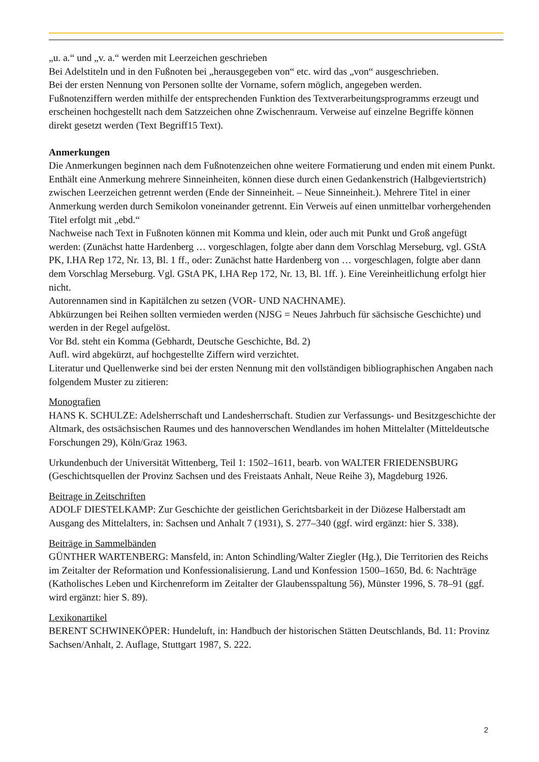„u. a.“ und „v. a.“ werden mit Leerzeichen geschrieben
Bei Adelstiteln und in den Fußnoten bei „herausgegeben von“ etc. wird das „von“ ausgeschrieben.
Bei der ersten Nennung von Personen sollte der Vorname, sofern möglich, angegeben werden.
Fußnotenziffern werden mithilfe der entsprechenden Funktion des Textverarbeitungsprogramms erzeugt und erscheinen hochgestellt nach dem Satzzeichen ohne Zwischenraum. Verweise auf einzelne Begriffe können direkt gesetzt werden (Text Begriff15 Text).
Anmerkungen
Die Anmerkungen beginnen nach dem Fußnotenzeichen ohne weitere Formatierung und enden mit einem Punkt. Enthält eine Anmerkung mehrere Sinneinheiten, können diese durch einen Gedankenstrich (Halbgeviertstrich) zwischen Leerzeichen getrennt werden (Ende der Sinneinheit. – Neue Sinneinheit.). Mehrere Titel in einer Anmerkung werden durch Semikolon voneinander getrennt. Ein Verweis auf einen unmittelbar vorhergehenden Titel erfolgt mit „ebd.“
Nachweise nach Text in Fußnoten können mit Komma und klein, oder auch mit Punkt und Groß angefügt werden: (Zunächst hatte Hardenberg … vorgeschlagen, folgte aber dann dem Vorschlag Merseburg, vgl. GStA PK, I.HA Rep 172, Nr. 13, Bl. 1 ff., oder: Zunächst hatte Hardenberg von … vorgeschlagen, folgte aber dann dem Vorschlag Merseburg. Vgl. GStA PK, I.HA Rep 172, Nr. 13, Bl. 1ff. ). Eine Vereinheitlichung erfolgt hier nicht.
Autorennamen sind in Kapitälchen zu setzen (VOR- UND NACHNAME).
Abkürzungen bei Reihen sollten vermieden werden (NJSG = Neues Jahrbuch für sächsische Geschichte) und werden in der Regel aufgelöst.
Vor Bd. steht ein Komma (Gebhardt, Deutsche Geschichte, Bd. 2)
Aufl. wird abgekürzt, auf hochgestellte Ziffern wird verzichtet.
Literatur und Quellenwerke sind bei der ersten Nennung mit den vollständigen bibliographischen Angaben nach folgendem Muster zu zitieren:
Monografien
HANS K. SCHULZE: Adelsherrschaft und Landesherrschaft. Studien zur Verfassungs- und Besitzgeschichte der Altmark, des ostsächsischen Raumes und des hannoverschen Wendlandes im hohen Mittelalter (Mitteldeutsche Forschungen 29), Köln/Graz 1963.
Urkundenbuch der Universität Wittenberg, Teil 1: 1502–1611, bearb. von WALTER FRIEDENSBURG (Geschichtsquellen der Provinz Sachsen und des Freistaats Anhalt, Neue Reihe 3), Magdeburg 1926.
Beitrage in Zeitschriften
ADOLF DIESTELKAMP: Zur Geschichte der geistlichen Gerichtsbarkeit in der Diözese Halberstadt am Ausgang des Mittelalters, in: Sachsen und Anhalt 7 (1931), S. 277–340 (ggf. wird ergänzt: hier S. 338).
Beiträge in Sammelbänden
GÜNTHER WARTENBERG: Mansfeld, in: Anton Schindling/Walter Ziegler (Hg.), Die Territorien des Reichs im Zeitalter der Reformation und Konfessionalisierung. Land und Konfession 1500–1650, Bd. 6: Nachträge (Katholisches Leben und Kirchenreform im Zeitalter der Glaubensspaltung 56), Münster 1996, S. 78–91 (ggf. wird ergänzt: hier S. 89).
Lexikonartikel
BERENT SCHWINEKÖPER: Hundeluft, in: Handbuch der historischen Stätten Deutschlands, Bd. 11: Provinz Sachsen/Anhalt, 2. Auflage, Stuttgart 1987, S. 222.
2